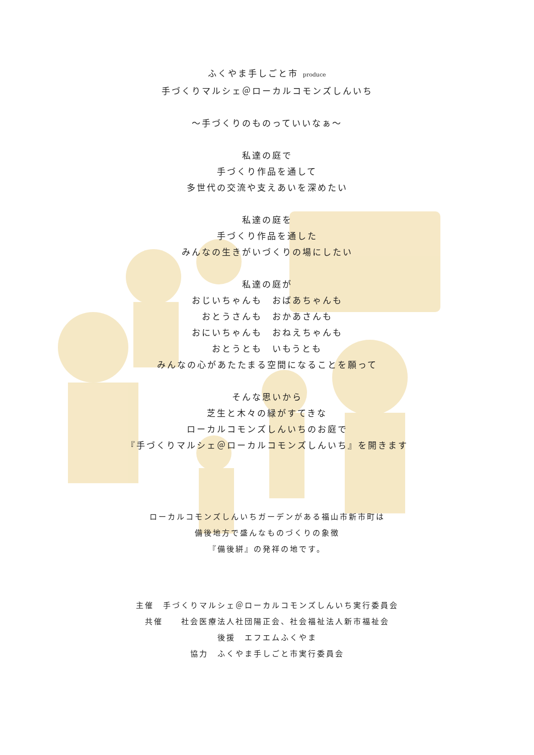ふくやま手しごと市 produce
手づくりマルシェ＠ローカルコモンズしんいち
～手づくりのものっていいなぁ～
私達の庭で
手づくり作品を通して
多世代の交流や支えあいを深めたい
私達の庭を
手づくり作品を通した
みんなの生きがいづくりの場にしたい
私達の庭が
おじいちゃんも　おばあちゃんも
おとうさんも　おかあさんも
おにいちゃんも　おねえちゃんも
おとうとも　いもうとも
みんなの心があたたまる空間になることを願って
そんな思いから
芝生と木々の緑がすてきな
ローカルコモンズしんいちのお庭で
『手づくりマルシェ＠ローカルコモンズしんいち』を開きます
ローカルコモンズしんいちガーデンがある福山市新市町は
備後地方で盛んなものづくりの象徴
『備後絣』の発祥の地です。
主催　手づくりマルシェ＠ローカルコモンズしんいち実行委員会
共催　　社会医療法人社団陽正会、社会福祉法人新市福祉会
後援　エフエムふくやま
協力　ふくやま手しごと市実行委員会